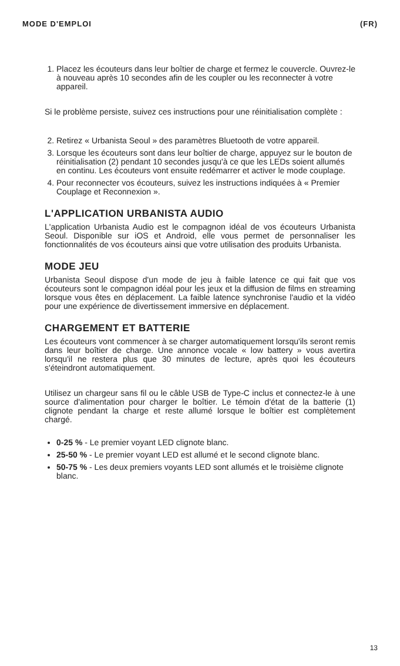MODE D'EMPLOI (FR)
1. Placez les écouteurs dans leur boîtier de charge et fermez le couvercle. Ouvrez-le à nouveau après 10 secondes afin de les coupler ou les reconnecter à votre appareil.
Si le problème persiste, suivez ces instructions pour une réinitialisation complète :
2. Retirez « Urbanista Seoul » des paramètres Bluetooth de votre appareil.
3. Lorsque les écouteurs sont dans leur boîtier de charge, appuyez sur le bouton de réinitialisation (2) pendant 10 secondes jusqu'à ce que les LEDs soient allumés en continu. Les écouteurs vont ensuite redémarrer et activer le mode couplage.
4. Pour reconnecter vos écouteurs, suivez les instructions indiquées à « Premier Couplage et Reconnexion ».
L'APPLICATION URBANISTA AUDIO
L'application Urbanista Audio est le compagnon idéal de vos écouteurs Urbanista Seoul. Disponible sur iOS et Android, elle vous permet de personnaliser les fonctionnalités de vos écouteurs ainsi que votre utilisation des produits Urbanista.
MODE JEU
Urbanista Seoul dispose d'un mode de jeu à faible latence ce qui fait que vos écouteurs sont le compagnon idéal pour les jeux et la diffusion de films en streaming lorsque vous êtes en déplacement. La faible latence synchronise l'audio et la vidéo pour une expérience de divertissement immersive en déplacement.
CHARGEMENT ET BATTERIE
Les écouteurs vont commencer à se charger automatiquement lorsqu'ils seront remis dans leur boîtier de charge. Une annonce vocale « low battery » vous avertira lorsqu'il ne restera plus que 30 minutes de lecture, après quoi les écouteurs s'éteindront automatiquement.
Utilisez un chargeur sans fil ou le câble USB de Type-C inclus et connectez-le à une source d'alimentation pour charger le boîtier. Le témoin d'état de la batterie (1) clignote pendant la charge et reste allumé lorsque le boîtier est complètement chargé.
0-25 % - Le premier voyant LED clignote blanc.
25-50 % - Le premier voyant LED est allumé et le second clignote blanc.
50-75 % - Les deux premiers voyants LED sont allumés et le troisième clignote blanc.
13